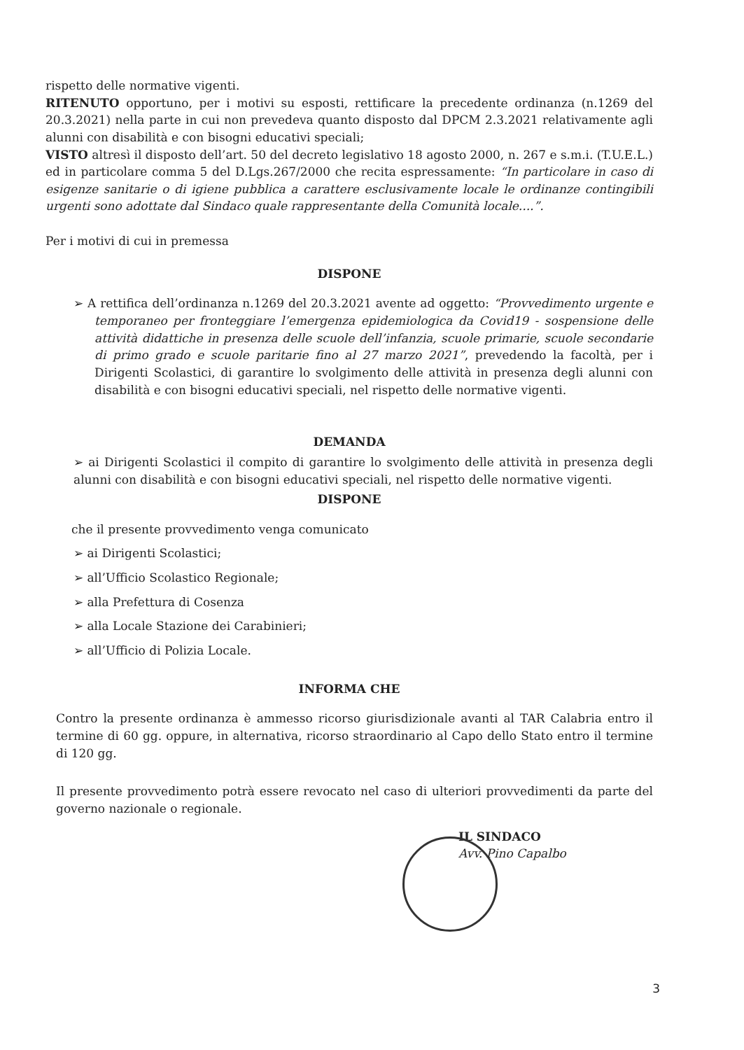rispetto delle normative vigenti.
RITENUTO opportuno, per i motivi su esposti, rettificare la precedente ordinanza (n.1269 del 20.3.2021) nella parte in cui non prevedeva quanto disposto dal DPCM 2.3.2021 relativamente agli alunni con disabilità e con bisogni educativi speciali;
VISTO altresì il disposto dell’art. 50 del decreto legislativo 18 agosto 2000, n. 267 e s.m.i. (T.U.E.L.) ed in particolare comma 5 del D.Lgs.267/2000 che recita espressamente: “In particolare in caso di esigenze sanitarie o di igiene pubblica a carattere esclusivamente locale le ordinanze contingibili urgenti sono adottate dal Sindaco quale rappresentante della Comunità locale....”.
Per i motivi di cui in premessa
DISPONE
➢ A rettifica dell’ordinanza n.1269 del 20.3.2021 avente ad oggetto: “Provvedimento urgente e temporaneo per fronteggiare l’emergenza epidemiologica da Covid19 - sospensione delle attività didattiche in presenza delle scuole dell’infanzia, scuole primarie, scuole secondarie di primo grado e scuole paritarie fino al 27 marzo 2021”, prevedendo la facoltà, per i Dirigenti Scolastici, di garantire lo svolgimento delle attività in presenza degli alunni con disabilità e con bisogni educativi speciali, nel rispetto delle normative vigenti.
DEMANDA
➢ ai Dirigenti Scolastici il compito di garantire lo svolgimento delle attività in presenza degli alunni con disabilità e con bisogni educativi speciali, nel rispetto delle normative vigenti.
DISPONE
che il presente provvedimento venga comunicato
➢ ai Dirigenti Scolastici;
➢ all’Ufficio Scolastico Regionale;
➢ alla Prefettura di Cosenza
➢ alla Locale Stazione dei Carabinieri;
➢ all’Ufficio di Polizia Locale.
INFORMA CHE
Contro la presente ordinanza è ammesso ricorso giurisdizionale avanti al TAR Calabria entro il termine di 60 gg. oppure, in alternativa, ricorso straordinario al Capo dello Stato entro il termine di 120 gg.
Il presente provvedimento potrà essere revocato nel caso di ulteriori provvedimenti da parte del governo nazionale o regionale.
IL SINDACO
Avv. Pino Capalbo
3